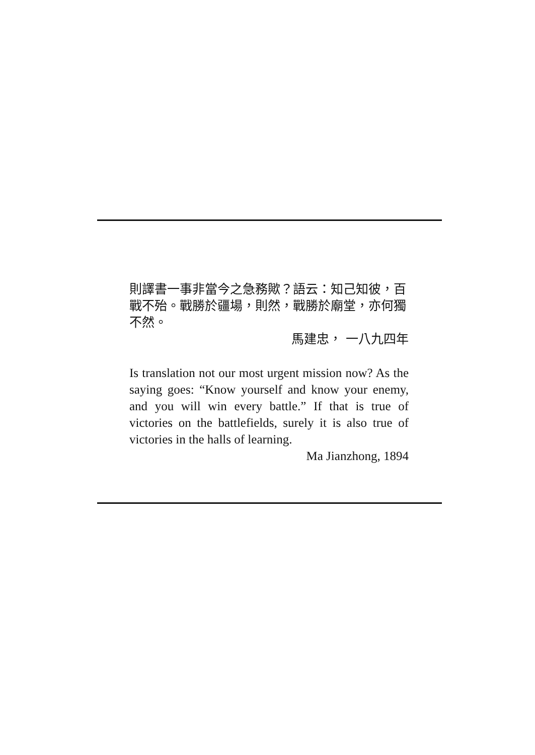則譯書一事非當今之急務歟？語云：知己知彼，百戰不殆。戰勝於疆場，則然，戰勝於廟堂，亦何獨不然。
馬建忠， 一八九四年
Is translation not our most urgent mission now? As the saying goes: “Know yourself and know your enemy, and you will win every battle.” If that is true of victories on the battlefields, surely it is also true of victories in the halls of learning.
Ma Jianzhong, 1894